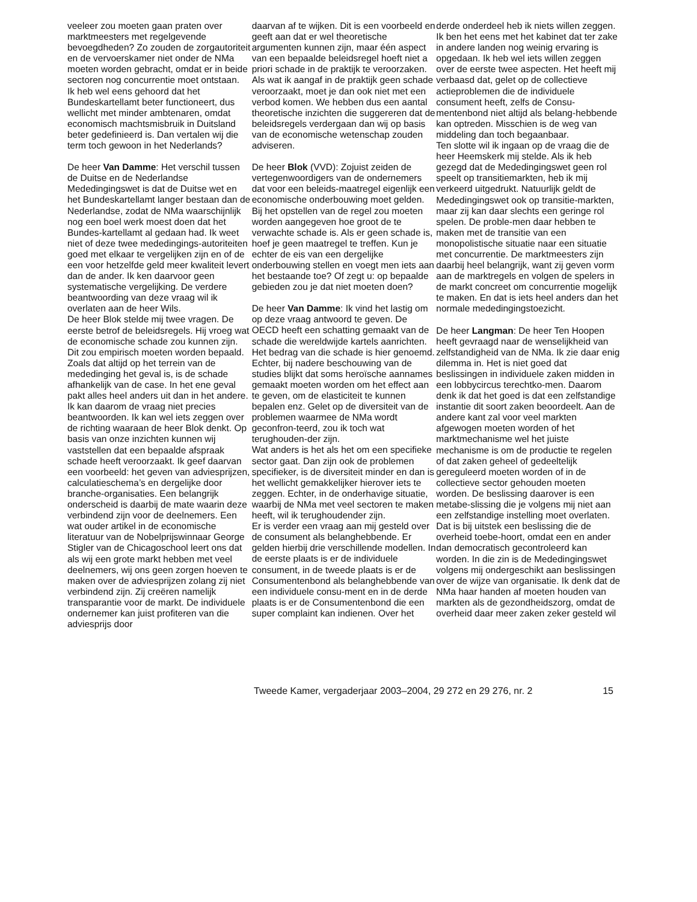veeleer zou moeten gaan praten over marktmeesters met regelgevende bevoegdheden? Zo zouden de zorgautoriteit en de vervoerskamer niet onder de NMa moeten worden gebracht, omdat er in beide sectoren nog concurrentie moet ontstaan.
Ik heb wel eens gehoord dat het Bundeskartellamt beter functioneert, dus wellicht met minder ambtenaren, omdat economisch machtsmisbruik in Duitsland beter gedefinieerd is. Dan vertalen wij die term toch gewoon in het Nederlands?
De heer Van Damme: Het verschil tussen de Duitse en de Nederlandse Mededingingswet is dat de Duitse wet en het Bundeskartellamt langer bestaan dan de Nederlandse, zodat de NMa waarschijnlijk nog een boel werk moest doen dat het Bundes-kartellamt al gedaan had. Ik weet niet of deze twee mededingings-autoriteiten goed met elkaar te vergelijken zijn en of de een voor hetzelfde geld meer kwaliteit levert dan de ander. Ik ken daarvoor geen systematische vergelijking. De verdere beantwoording van deze vraag wil ik overlaten aan de heer Wils.
De heer Blok stelde mij twee vragen. De eerste betrof de beleidsregels. Hij vroeg wat de economische schade zou kunnen zijn. Dit zou empirisch moeten worden bepaald. Zoals dat altijd op het terrein van de mededinging het geval is, is de schade afhankelijk van de case. In het ene geval pakt alles heel anders uit dan in het andere. Ik kan daarom de vraag niet precies beantwoorden. Ik kan wel iets zeggen over de richting waaraan de heer Blok denkt. Op basis van onze inzichten kunnen wij vaststellen dat een bepaalde afspraak schade heeft veroorzaakt. Ik geef daarvan een voorbeeld: het geven van adviesprijzen, calculatieschema’s en dergelijke door branche-organisaties. Een belangrijk onderscheid is daarbij de mate waarin deze verbindend zijn voor de deelnemers. Een wat ouder artikel in de economische literatuur van de Nobelprijswinnaar George Stigler van de Chicagoschool leert ons dat als wij een grote markt hebben met veel deelnemers, wij ons geen zorgen hoeven te maken over de adviesprijzen zolang zij niet verbindend zijn. Zij creëren namelijk transparantie voor de markt. De individuele ondernemer kan juist profiteren van die adviesprijs door
daarvan af te wijken. Dit is een voorbeeld en geeft aan dat er wel theoretische argumenten kunnen zijn, maar één aspect van een bepaalde beleidsregel hoeft niet a priori schade in de praktijk te veroorzaken. Als wat ik aangaf in de praktijk geen schade veroorzaakt, moet je dan ook niet met een verbod komen. We hebben dus een aantal theoretische inzichten die suggereren dat de beleidsregels verdergaan dan wij op basis van de economische wetenschap zouden adviseren.
De heer Blok (VVD): Zojuist zeiden de vertegenwoordigers van de ondernemers dat voor een beleids-maatregel eigenlijk een economische onderbouwing moet gelden. Bij het opstellen van de regel zou moeten worden aangegeven hoe groot de te verwachte schade is. Als er geen schade is, hoef je geen maatregel te treffen. Kun je echter de eis van een dergelijke onderbouwing stellen en voegt men iets aan het bestaande toe? Of zegt u: op bepaalde gebieden zou je dat niet moeten doen?
De heer Van Damme: Ik vind het lastig om op deze vraag antwoord te geven. De OECD heeft een schatting gemaakt van de schade die wereldwijde kartels aanrichten. Het bedrag van die schade is hier genoemd. Echter, bij nadere beschouwing van de studies blijkt dat soms heroïsche aannames gemaakt moeten worden om het effect aan te geven, om de elasticiteit te kunnen bepalen enz. Gelet op de diversiteit van de problemen waarmee de NMa wordt geconfron-teerd, zou ik toch wat terughouden-der zijn.
Wat anders is het als het om een specifieke sector gaat. Dan zijn ook de problemen specifieker, is de diversiteit minder en dan is het wellicht gemakkelijker hierover iets te zeggen. Echter, in de onderhavige situatie, waarbij de NMa met veel sectoren te maken heeft, wil ik terughoudender zijn.
Er is verder een vraag aan mij gesteld over de consument als belanghebbende. Er gelden hierbij drie verschillende modellen. In de eerste plaats is er de individuele consument, in de tweede plaats is er de Consumentenbond als belanghebbende van een individuele consu-ment en in de derde plaats is er de Consumentenbond die een super complaint kan indienen. Over het
derde onderdeel heb ik niets willen zeggen. Ik ben het eens met het kabinet dat ter zake in andere landen nog weinig ervaring is opgedaan. Ik heb wel iets willen zeggen over de eerste twee aspecten. Het heeft mij verbaasd dat, gelet op de collectieve actieproblemen die de individuele consument heeft, zelfs de Consu-mentenbond niet altijd als belang-hebbende kan optreden. Misschien is de weg van middeling dan toch begaanbaar.
Ten slotte wil ik ingaan op de vraag die de heer Heemskerk mij stelde. Als ik heb gezegd dat de Mededingingswet geen rol speelt op transitiemarkten, heb ik mij verkeerd uitgedrukt. Natuurlijk geldt de Mededingingswet ook op transitie-markten, maar zij kan daar slechts een geringe rol spelen. De proble-men daar hebben te maken met de transitie van een monopolistische situatie naar een situatie met concurrentie. De marktmeesters zijn daarbij heel belangrijk, want zij geven vorm aan de marktregels en volgen de spelers in de markt concreet om concurrentie mogelijk te maken. En dat is iets heel anders dan het normale mededingingstoezicht.
De heer Langman: De heer Ten Hoopen heeft gevraagd naar de wenselijkheid van zelfstandigheid van de NMa. Ik zie daar enig dilemma in. Het is niet goed dat beslissingen in individuele zaken midden in een lobbycircus terechtko-men. Daarom denk ik dat het goed is dat een zelfstandige instantie dit soort zaken beoordeelt. Aan de andere kant zal voor veel markten afgewogen moeten worden of het marktmechanisme wel het juiste mechanisme is om de productie te regelen of dat zaken geheel of gedeeltelijk gereguleerd moeten worden of in de collectieve sector gehouden moeten worden. De beslissing daarover is een metabe-slissing die je volgens mij niet aan een zelfstandige instelling moet overlaten. Dat is bij uitstek een beslissing die de overheid toebe-hoort, omdat een en ander dan democratisch gecontroleerd kan worden. In die zin is de Mededingingswet volgens mij ondergeschikt aan beslissingen over de wijze van organisatie. Ik denk dat de NMa haar handen af moeten houden van markten als de gezondheidszorg, omdat de overheid daar meer zaken zeker gesteld wil
Tweede Kamer, vergaderjaar 2003–2004, 29 272 en 29 276, nr. 2 15